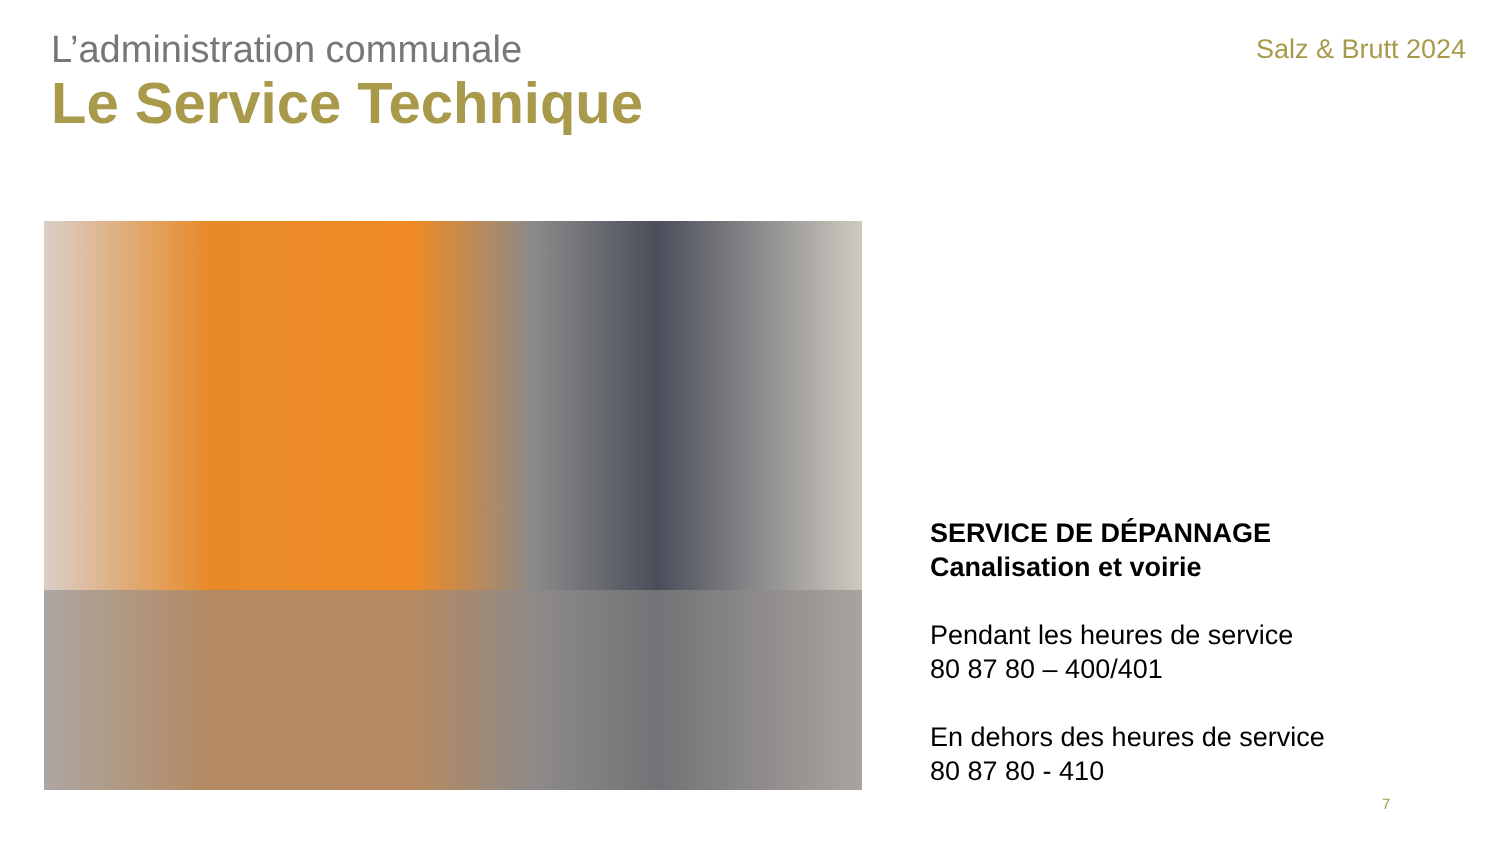L’administration communale
Le Service Technique
Salz & Brutt 2024
SERVICE DE DÉPANNAGE
Canalisation et voirie
Pendant les heures de service
80 87 80 – 400/401
En dehors des heures de service
80 87 80 - 410
7